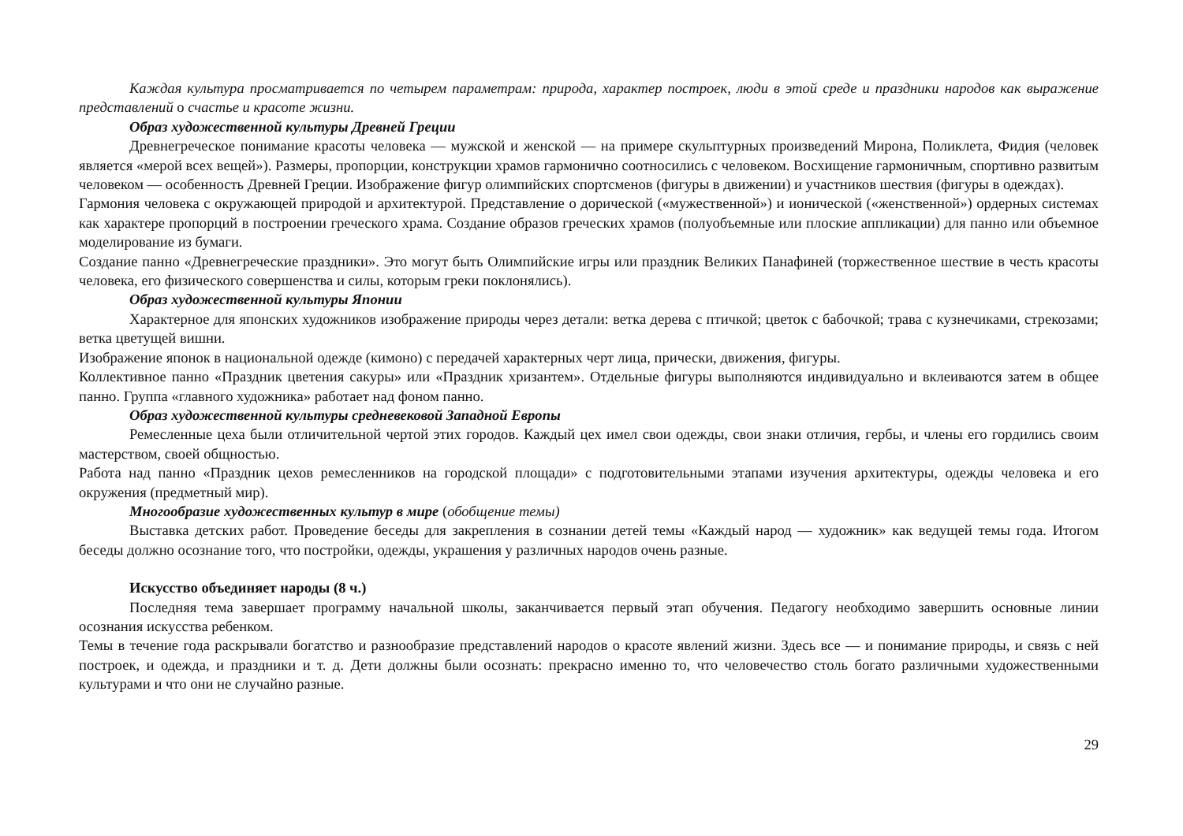Каждая культура просматривается по четырем параметрам: природа, характер построек, люди в этой среде и праздники народов как выражение представлений о счастье и красоте жизни.
Образ художественной культуры Древней Греции
Древнегреческое понимание красоты человека — мужской и женской — на примере скульптурных произведений Мирона, Поликлета, Фидия (человек является «мерой всех вещей»). Размеры, пропорции, конструкции храмов гармонично соотносились с человеком. Восхищение гармоничным, спортивно развитым человеком — особенность Древней Греции. Изображение фигур олимпийских спортсменов (фигуры в движении) и участников шествия (фигуры в одеждах).
Гармония человека с окружающей природой и архитектурой. Представление о дорической («мужественной») и ионической («женственной») ордерных системах как характере пропорций в построении греческого храма. Создание образов греческих храмов (полуобъемные или плоские аппликации) для панно или объемное моделирование из бумаги.
Создание панно «Древнегреческие праздники». Это могут быть Олимпийские игры или праздник Великих Панафиней (торжественное шествие в честь красоты человека, его физического совершенства и силы, которым греки поклонялись).
Образ художественной культуры Японии
Характерное для японских художников изображение природы через детали: ветка дерева с птичкой; цветок с бабочкой; трава с кузнечиками, стрекозами; ветка цветущей вишни.
Изображение японок в национальной одежде (кимоно) с передачей характерных черт лица, прически, движения, фигуры.
Коллективное панно «Праздник цветения сакуры» или «Праздник хризантем». Отдельные фигуры выполняются индивидуально и вклеиваются затем в общее панно. Группа «главного художника» работает над фоном панно.
Образ художественной культуры средневековой Западной Европы
Ремесленные цеха были отличительной чертой этих городов. Каждый цех имел свои одежды, свои знаки отличия, гербы, и члены его гордились своим мастерством, своей общностью.
Работа над панно «Праздник цехов ремесленников на городской площади» с подготовительными этапами изучения архитектуры, одежды человека и его окружения (предметный мир).
Многообразие художественных культур в мире (обобщение темы)
Выставка детских работ. Проведение беседы для закрепления в сознании детей темы «Каждый народ — художник» как ведущей темы года. Итогом беседы должно осознание того, что постройки, одежды, украшения у различных народов очень разные.
Искусство объединяет народы (8 ч.)
Последняя тема завершает программу начальной школы, заканчивается первый этап обучения. Педагогу необходимо завершить основные линии осознания искусства ребенком.
Темы в течение года раскрывали богатство и разнообразие представлений народов о красоте явлений жизни. Здесь все — и понимание природы, и связь с ней построек, и одежда, и праздники и т. д. Дети должны были осознать: прекрасно именно то, что человечество столь богато различными художественными культурами и что они не случайно разные.
29